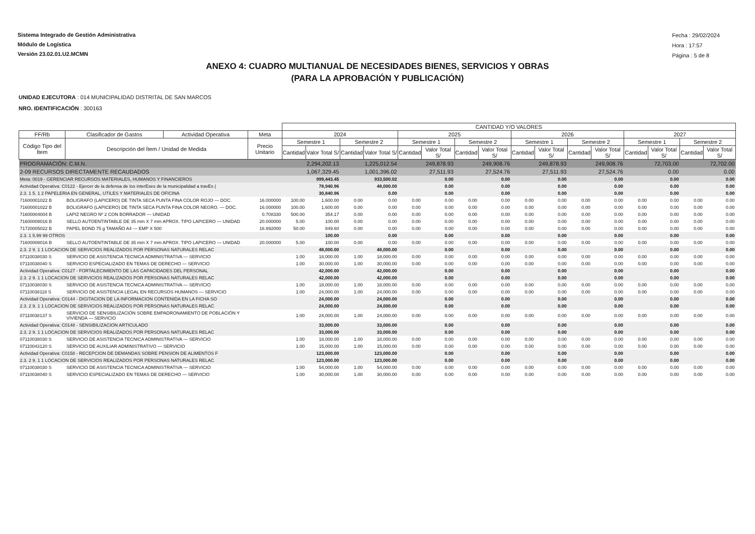Sistema Integrado de Gestión Administrativa
Módulo de Logística
Versión 23.02.01.U2.MCMN
Fecha : 29/02/2024
Hora : 17:57
Página : 5 de 8
ANEXO 4: CUADRO MULTIANUAL DE NECESIDADES BIENES, SERVICIOS Y OBRAS
(PARA LA APROBACIÓN Y PUBLICACIÓN)
UNIDAD EJECUTORA : 014 MUNICIPALIDAD DISTRITAL DE SAN MARCOS
NRO. IDENTIFICACIÓN : 300163
| | | | | CANTIDAD Y/O VALORES | | | | | | | | | | | | | | | |
| --- | --- | --- | --- | --- | --- | --- | --- | --- | --- | --- | --- | --- | --- | --- | --- | --- | --- | --- | --- |
| FF/Rb | Clasificador de Gastos | Actividad Operativa | Meta | 2024 | | | | 2025 | | | | 2026 | | | | 2027 | | | |
| Código Tipo del Ítem | Descripción del Ítem / Unidad de Medida | | Precio Unitario | Semestre 1 | | Semestre 2 | | Semestre 1 | | Semestre 2 | | Semestre 1 | | Semestre 2 | | Semestre 1 | | Semestre 2 | |
| | | | | Cantidad | Valor Total S/ | Cantidad | Valor Total S/ | Cantidad | Valor Total S/ | Cantidad | Valor Total S/ | Cantidad | Valor Total S/ | Cantidad | Valor Total S/ | Cantidad | Valor Total S/ | Cantidad | Valor Total S/ |
| PROGRAMACIÓN: C.M.N. | | | | | 2,294,202.13 | | 1,225,012.54 | | 249,878.93 | | 249,908.76 | | 249,878.93 | | 249,908.76 | | 72,703.00 | | 72,702.00 |
| 2-09 RECURSOS DIRECTAMENTE RECAUDADOS | | | | | 1,067,329.45 | | 1,001,396.02 | | 27,511.93 | | 27,524.76 | | 27,511.93 | | 27,524.76 | | 0.00 | | 0.00 |
| Meta: 0019 - GERENCIAR RECURSOS MATERIALES, HUMANOS Y FINANCIEROS | | | | | 999,443.45 | | 933,500.02 | | 0.00 | | 0.00 | | 0.00 | | 0.00 | | 0.00 | | 0.00 |
| Actividad Operativa: C0122 - Ejercer de la defensa de los interEses de la municipalidad a travEs ( | | | | | 78,940.96 | | 48,000.00 | | 0.00 | | 0.00 | | 0.00 | | 0.00 | | 0.00 | | 0.00 |
| 2.3. 1 5. 1 2 PAPELERIA EN GENERAL, UTILES Y MATERIALES DE OFICINA | | | | | 30,840.96 | | 0.00 | | 0.00 | | 0.00 | | 0.00 | | 0.00 | | 0.00 | | 0.00 |
| 71600001022 B | BOLIGRAFO (LAPICERO) DE TINTA SECA PUNTA FINA COLOR ROJO — DOC. | | 16.000000 | 100.00 | 1,600.00 | 0.00 | 0.00 | 0.00 | 0.00 | 0.00 | 0.00 | 0.00 | 0.00 | 0.00 | 0.00 | 0.00 | 0.00 | 0.00 | 0.00 |
| 71600001022 B | BOLIGRAFO (LAPICERO) DE TINTA SECA PUNTA FINA COLOR NEGRO. — DOC. | | 16.000000 | 100.00 | 1,600.00 | 0.00 | 0.00 | 0.00 | 0.00 | 0.00 | 0.00 | 0.00 | 0.00 | 0.00 | 0.00 | 0.00 | 0.00 | 0.00 | 0.00 |
| 71600004004 B | LAPIZ NEGRO Nº 2 CON BORRADOR — UNIDAD | | 0.708330 | 500.00 | 354.17 | 0.00 | 0.00 | 0.00 | 0.00 | 0.00 | 0.00 | 0.00 | 0.00 | 0.00 | 0.00 | 0.00 | 0.00 | 0.00 | 0.00 |
| 71600008016 B | SELLO AUTOENTINTABLE DE 35 mm X 7 mm APROX. TIPO LAPICERO — UNIDAD | | 20.000000 | 5.00 | 100.00 | 0.00 | 0.00 | 0.00 | 0.00 | 0.00 | 0.00 | 0.00 | 0.00 | 0.00 | 0.00 | 0.00 | 0.00 | 0.00 | 0.00 |
| 71720005022 B | PAPEL BOND 75 g TAMAÑO A4 — EMP X 500 | | 16.992000 | 50.00 | 849.60 | 0.00 | 0.00 | 0.00 | 0.00 | 0.00 | 0.00 | 0.00 | 0.00 | 0.00 | 0.00 | 0.00 | 0.00 | 0.00 | 0.00 |
| 2.3. 1 5.99 99 OTROS | | | | | 100.00 | | 0.00 | | 0.00 | | 0.00 | | 0.00 | | 0.00 | | 0.00 | | 0.00 |
| 71600008016 B | SELLO AUTOENTINTABLE DE 35 mm X 7 mm APROX. TIPO LAPICERO — UNIDAD | | 20.000000 | 5.00 | 100.00 | 0.00 | 0.00 | 0.00 | 0.00 | 0.00 | 0.00 | 0.00 | 0.00 | 0.00 | 0.00 | 0.00 | 0.00 | 0.00 | 0.00 |
| 2.3. 2 9. 1 1 LOCACION DE SERVICIOS REALIZADOS POR PERSONAS NATURALES RELAC | | | | | 48,000.00 | | 48,000.00 | | 0.00 | | 0.00 | | 0.00 | | 0.00 | | 0.00 | | 0.00 |
| 07110038030 S | SERVICIO DE ASISTENCIA TECNICA ADMINISTRATIVA — SERVICIO | | | 1.00 | 18,000.00 | 1.00 | 18,000.00 | 0.00 | 0.00 | 0.00 | 0.00 | 0.00 | 0.00 | 0.00 | 0.00 | 0.00 | 0.00 | 0.00 | 0.00 |
| 07110038040 S | SERVICIO ESPECIALIZADO EN TEMAS DE DERECHO — SERVICIO | | | 1.00 | 30,000.00 | 1.00 | 30,000.00 | 0.00 | 0.00 | 0.00 | 0.00 | 0.00 | 0.00 | 0.00 | 0.00 | 0.00 | 0.00 | 0.00 | 0.00 |
| Actividad Operativa: C0127 - FORTALECIMIENTO DE LAS CAPACIDADES DEL PERSONAL | | | | | 42,000.00 | | 42,000.00 | | 0.00 | | 0.00 | | 0.00 | | 0.00 | | 0.00 | | 0.00 |
| 2.3. 2 9. 1 1 LOCACION DE SERVICIOS REALIZADOS POR PERSONAS NATURALES RELAC | | | | | 42,000.00 | | 42,000.00 | | 0.00 | | 0.00 | | 0.00 | | 0.00 | | 0.00 | | 0.00 |
| 07110038030 S | SERVICIO DE ASISTENCIA TECNICA ADMINISTRATIVA — SERVICIO | | | 1.00 | 18,000.00 | 1.00 | 18,000.00 | 0.00 | 0.00 | 0.00 | 0.00 | 0.00 | 0.00 | 0.00 | 0.00 | 0.00 | 0.00 | 0.00 | 0.00 |
| 07110038118 S | SERVICIO DE ASISTENCIA LEGAL EN RECURSOS HUMANOS — SERVICIO | | | 1.00 | 24,000.00 | 1.00 | 24,000.00 | 0.00 | 0.00 | 0.00 | 0.00 | 0.00 | 0.00 | 0.00 | 0.00 | 0.00 | 0.00 | 0.00 | 0.00 |
| Actividad Operativa: C0144 - DIGITACION DE LA INFORMACION CONTENIDA EN LA FICHA SO | | | | | 24,000.00 | | 24,000.00 | | 0.00 | | 0.00 | | 0.00 | | 0.00 | | 0.00 | | 0.00 |
| 2.3. 2 9. 1 1 LOCACION DE SERVICIOS REALIZADOS POR PERSONAS NATURALES RELAC | | | | | 24,000.00 | | 24,000.00 | | 0.00 | | 0.00 | | 0.00 | | 0.00 | | 0.00 | | 0.00 |
| 07110038137 S | SERVICIO DE SENSIBILIZACIÓN SOBRE EMPADRONAMIENTO DE POBLACIÓN Y VIVIENDA — SERVICIO | | | 1.00 | 24,000.00 | 1.00 | 24,000.00 | 0.00 | 0.00 | 0.00 | 0.00 | 0.00 | 0.00 | 0.00 | 0.00 | 0.00 | 0.00 | 0.00 | 0.00 |
| Actividad Operativa: C0148 - SENSIBILIZACION ARTICULADO | | | | | 33,000.00 | | 33,000.00 | | 0.00 | | 0.00 | | 0.00 | | 0.00 | | 0.00 | | 0.00 |
| 2.3. 2 9. 1 1 LOCACION DE SERVICIOS REALIZADOS POR PERSONAS NATURALES RELAC | | | | | 33,000.00 | | 33,000.00 | | 0.00 | | 0.00 | | 0.00 | | 0.00 | | 0.00 | | 0.00 |
| 07110038030 S | SERVICIO DE ASISTENCIA TECNICA ADMINISTRATIVA — SERVICIO | | | 1.00 | 18,000.00 | 1.00 | 18,000.00 | 0.00 | 0.00 | 0.00 | 0.00 | 0.00 | 0.00 | 0.00 | 0.00 | 0.00 | 0.00 | 0.00 | 0.00 |
| 07110043120 S | SERVICIO DE AUXILIAR ADMINISTRATIVO — SERVICIO | | | 1.00 | 15,000.00 | 1.00 | 15,000.00 | 0.00 | 0.00 | 0.00 | 0.00 | 0.00 | 0.00 | 0.00 | 0.00 | 0.00 | 0.00 | 0.00 | 0.00 |
| Actividad Operativa: C0158 - RECEPCION DE DEMANDAS SOBRE PENSION DE ALIMENTOS F | | | | | 123,000.00 | | 123,000.00 | | 0.00 | | 0.00 | | 0.00 | | 0.00 | | 0.00 | | 0.00 |
| 2.3. 2 9. 1 1 LOCACION DE SERVICIOS REALIZADOS POR PERSONAS NATURALES RELAC | | | | | 123,000.00 | | 123,000.00 | | 0.00 | | 0.00 | | 0.00 | | 0.00 | | 0.00 | | 0.00 |
| 07110038030 S | SERVICIO DE ASISTENCIA TECNICA ADMINISTRATIVA — SERVICIO | | | 1.00 | 54,000.00 | 1.00 | 54,000.00 | 0.00 | 0.00 | 0.00 | 0.00 | 0.00 | 0.00 | 0.00 | 0.00 | 0.00 | 0.00 | 0.00 | 0.00 |
| 07110038040 S | SERVICIO ESPECIALIZADO EN TEMAS DE DERECHO — SERVICIO | | | 1.00 | 30,000.00 | 1.00 | 30,000.00 | 0.00 | 0.00 | 0.00 | 0.00 | 0.00 | 0.00 | 0.00 | 0.00 | 0.00 | 0.00 | 0.00 | 0.00 |